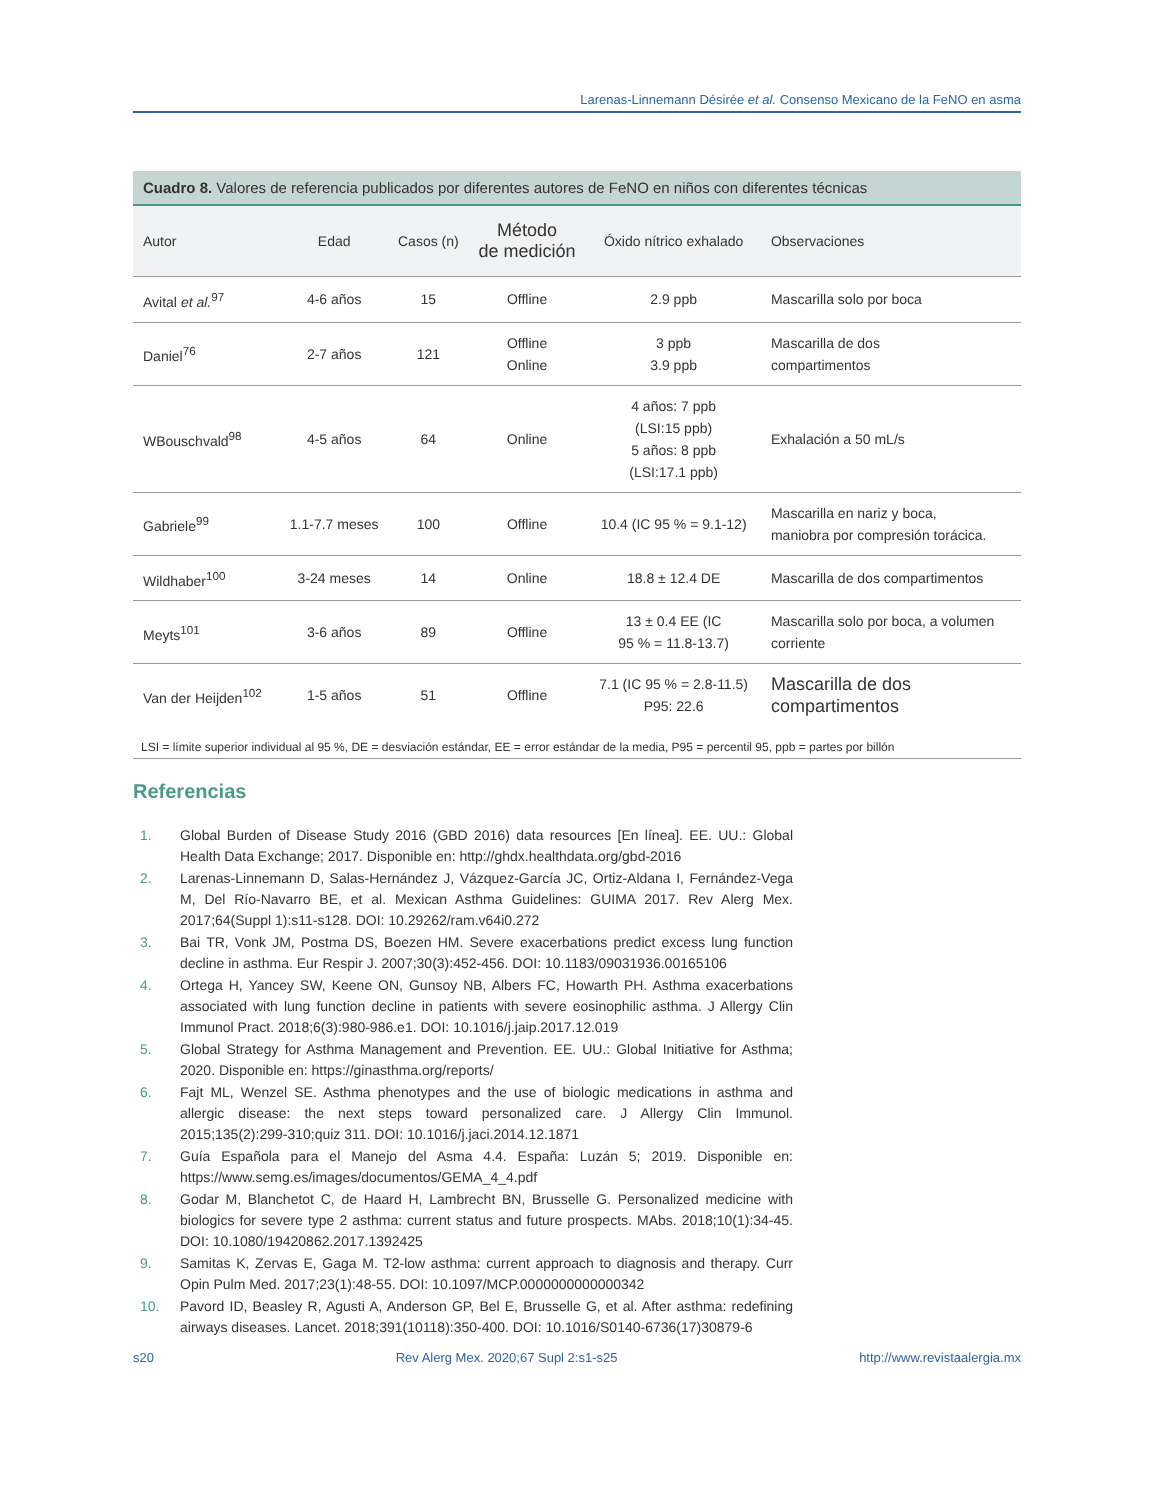Larenas-Linnemann Désirée et al. Consenso Mexicano de la FeNO en asma
Cuadro 8. Valores de referencia publicados por diferentes autores de FeNO en niños con diferentes técnicas
| Autor | Edad | Casos (n) | Método de medición | Óxido nítrico exhalado | Observaciones |
| --- | --- | --- | --- | --- | --- |
| Avital et al.<sup>97</sup> | 4-6 años | 15 | Offline | 2.9 ppb | Mascarilla solo por boca |
| Daniel<sup>76</sup> | 2-7 años | 121 | Offline Online | 3 ppb 3.9 ppb | Mascarilla de dos compartimentos |
| WBouschvald<sup>98</sup> | 4-5 años | 64 | Online | 4 años: 7 ppb (LSI:15 ppb) 5 años: 8 ppb (LSI:17.1 ppb) | Exhalación a 50 mL/s |
| Gabriele<sup>99</sup> | 1.1-7.7 meses | 100 | Offline | 10.4 (IC 95 % = 9.1-12) | Mascarilla en nariz y boca, maniobra por compresión torácica. |
| Wildhaber<sup>100</sup> | 3-24 meses | 14 | Online | 18.8 ± 12.4 DE | Mascarilla de dos compartimentos |
| Meyts<sup>101</sup> | 3-6 años | 89 | Offline | 13 ± 0.4 EE (IC 95 % = 11.8-13.7) | Mascarilla solo por boca, a volumen corriente |
| Van der Heijden<sup>102</sup> | 1-5 años | 51 | Offline | 7.1 (IC 95 % = 2.8-11.5) P95: 22.6 | Mascarilla de dos compartimentos |
LSI = límite superior individual al 95 %, DE = desviación estándar, EE = error estándar de la media, P95 = percentil 95, ppb = partes por billón
Referencias
1. Global Burden of Disease Study 2016 (GBD 2016) data resources [En línea]. EE. UU.: Global Health Data Exchange; 2017. Disponible en: http://ghdx.healthdata.org/gbd-2016
2. Larenas-Linnemann D, Salas-Hernández J, Vázquez-García JC, Ortiz-Aldana I, Fernández-Vega M, Del Río-Navarro BE, et al. Mexican Asthma Guidelines: GUIMA 2017. Rev Alerg Mex. 2017;64(Suppl 1):s11-s128. DOI: 10.29262/ram.v64i0.272
3. Bai TR, Vonk JM, Postma DS, Boezen HM. Severe exacerbations predict excess lung function decline in asthma. Eur Respir J. 2007;30(3):452-456. DOI: 10.1183/09031936.00165106
4. Ortega H, Yancey SW, Keene ON, Gunsoy NB, Albers FC, Howarth PH. Asthma exacerbations associated with lung function decline in patients with severe eosinophilic asthma. J Allergy Clin Immunol Pract. 2018;6(3):980-986.e1. DOI: 10.1016/j.jaip.2017.12.019
5. Global Strategy for Asthma Management and Prevention. EE. UU.: Global Initiative for Asthma; 2020. Disponible en: https://ginasthma.org/reports/
6. Fajt ML, Wenzel SE. Asthma phenotypes and the use of biologic medications in asthma and allergic disease: the next steps toward personalized care. J Allergy Clin Immunol. 2015;135(2):299-310;quiz 311. DOI: 10.1016/j.jaci.2014.12.1871
7. Guía Española para el Manejo del Asma 4.4. España: Luzán 5; 2019. Disponible en: https://www.semg.es/images/documentos/GEMA_4_4.pdf
8. Godar M, Blanchetot C, de Haard H, Lambrecht BN, Brusselle G. Personalized medicine with biologics for severe type 2 asthma: current status and future prospects. MAbs. 2018;10(1):34-45. DOI: 10.1080/19420862.2017.1392425
9. Samitas K, Zervas E, Gaga M. T2-low asthma: current approach to diagnosis and therapy. Curr Opin Pulm Med. 2017;23(1):48-55. DOI: 10.1097/MCP.0000000000000342
10. Pavord ID, Beasley R, Agusti A, Anderson GP, Bel E, Brusselle G, et al. After asthma: redefining airways diseases. Lancet. 2018;391(10118):350-400. DOI: 10.1016/S0140-6736(17)30879-6
s20 Rev Alerg Mex. 2020;67 Supl 2:s1-s25 http://www.revistaalergia.mx